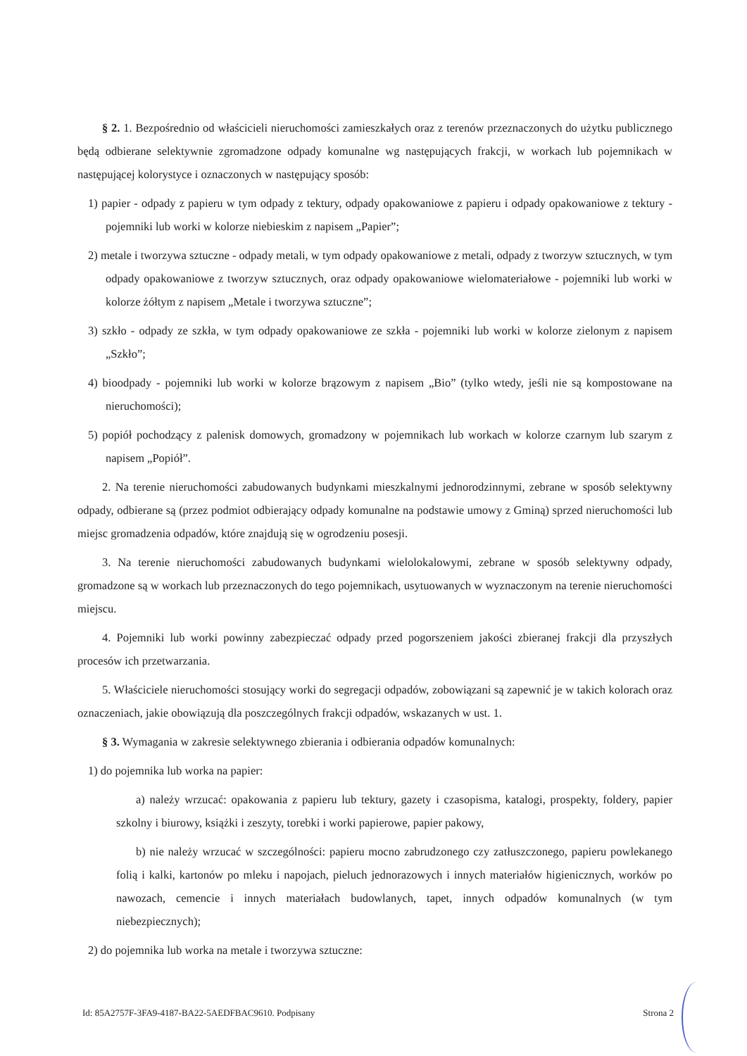§ 2. 1. Bezpośrednio od właścicieli nieruchomości zamieszkałych oraz z terenów przeznaczonych do użytku publicznego będą odbierane selektywnie zgromadzone odpady komunalne wg następujących frakcji, w workach lub pojemnikach w następującej kolorystyce i oznaczonych w następujący sposób:
1) papier - odpady z papieru w tym odpady z tektury, odpady opakowaniowe z papieru i odpady opakowaniowe z tektury - pojemniki lub worki w kolorze niebieskim z napisem „Papier”;
2) metale i tworzywa sztuczne - odpady metali, w tym odpady opakowaniowe z metali, odpady z tworzyw sztucznych, w tym odpady opakowaniowe z tworzyw sztucznych, oraz odpady opakowaniowe wielomateriałowe - pojemniki lub worki w kolorze żółtym z napisem „Metale i tworzywa sztuczne”;
3) szkło - odpady ze szkła, w tym odpady opakowaniowe ze szkła - pojemniki lub worki w kolorze zielonym z napisem „Szkło”;
4) bioodpady - pojemniki lub worki w kolorze brązowym z napisem „Bio” (tylko wtedy, jeśli nie są kompostowane na nieruchomości);
5) popiół pochodzący z palenisk domowych, gromadzony w pojemnikach lub workach w kolorze czarnym lub szarym z napisem „Popiół”.
2. Na terenie nieruchomości zabudowanych budynkami mieszkalnymi jednorodzinnymi, zebrane w sposób selektywny odpady, odbierane są (przez podmiot odbierający odpady komunalne na podstawie umowy z Gminą) sprzed nieruchomości lub miejsc gromadzenia odpadów, które znajdują się w ogrodzeniu posesji.
3. Na terenie nieruchomości zabudowanych budynkami wielolokalowymi, zebrane w sposób selektywny odpady, gromadzone są w workach lub przeznaczonych do tego pojemnikach, usytuowanych w wyznaczonym na terenie nieruchomości miejscu.
4. Pojemniki lub worki powinny zabezpieczać odpady przed pogorszeniem jakości zbieranej frakcji dla przyszłych procesów ich przetwarzania.
5. Właściciele nieruchomości stosujący worki do segregacji odpadów, zobowiązani są zapewnić je w takich kolorach oraz oznaczeniach, jakie obowiązują dla poszczególnych frakcji odpadów, wskazanych w ust. 1.
§ 3. Wymagania w zakresie selektywnego zbierania i odbierania odpadów komunalnych:
1) do pojemnika lub worka na papier:
a) należy wrzucać: opakowania z papieru lub tektury, gazety i czasopisma, katalogi, prospekty, foldery, papier szkolny i biurowy, książki i zeszyty, torebki i worki papierowe, papier pakowy,
b) nie należy wrzucać w szczególności: papieru mocno zabrudzonego czy zatłuszczonego, papieru powlekanego folią i kalki, kartonów po mleku i napojach, pieluch jednorazowych i innych materiałów higienicznych, worków po nawozach, cemencie i innych materiałach budowlanych, tapet, innych odpadów komunalnych (w tym niebezpiecznych);
2) do pojemnika lub worka na metale i tworzywa sztuczne:
Id: 85A2757F-3FA9-4187-BA22-5AEDFBAC9610. Podpisany Strona 2